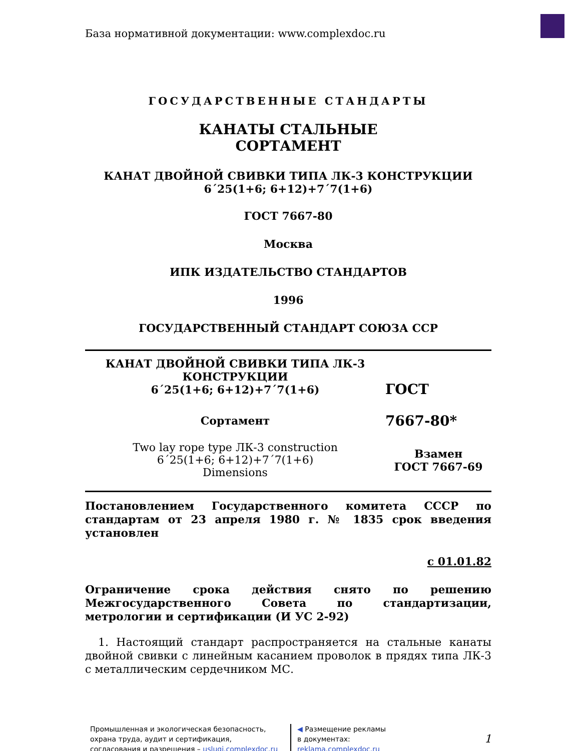База нормативной документации: www.complexdoc.ru
ГОСУДАРСТВЕННЫЕ СТАНДАРТЫ
КАНАТЫ СТАЛЬНЫЕ
СОРТАМЕНТ
КАНАТ ДВОЙНОЙ СВИВКИ ТИПА ЛК-3 КОНСТРУКЦИИ
6´25(1+6; 6+12)+7´7(1+6)
ГОСТ 7667-80
Москва
ИПК ИЗДАТЕЛЬСТВО СТАНДАРТОВ
1996
ГОСУДАРСТВЕННЫЙ СТАНДАРТ СОЮЗА ССР
КАНАТ ДВОЙНОЙ СВИВКИ ТИПА ЛК-3 КОНСТРУКЦИИ
6´25(1+6; 6+12)+7´7(1+6)
Сортамент
Two lay rope type ЛК-3 construction
6´25(1+6; 6+12)+7´7(1+6)
Dimensions
ГОСТ
7667-80*
Взамен
ГОСТ 7667-69
Постановлением Государственного комитета СССР по стандартам от 23 апреля 1980 г. № 1835 срок введения установлен
с 01.01.82
Ограничение срока действия снято по решению Межгосударственного Совета по стандартизации, метрологии и сертификации (И УС 2-92)
1. Настоящий стандарт распространяется на стальные канаты двойной свивки с линейным касанием проволок в прядях типа ЛК-3 с металлическим сердечником МС.
Промышленная и экологическая безопасность,
охрана труда, аудит и сертификация,
согласования и разрешения – uslugi.complexdoc.ru
◀ Размещение рекламы
в документах:
reklama.complexdoc.ru
1